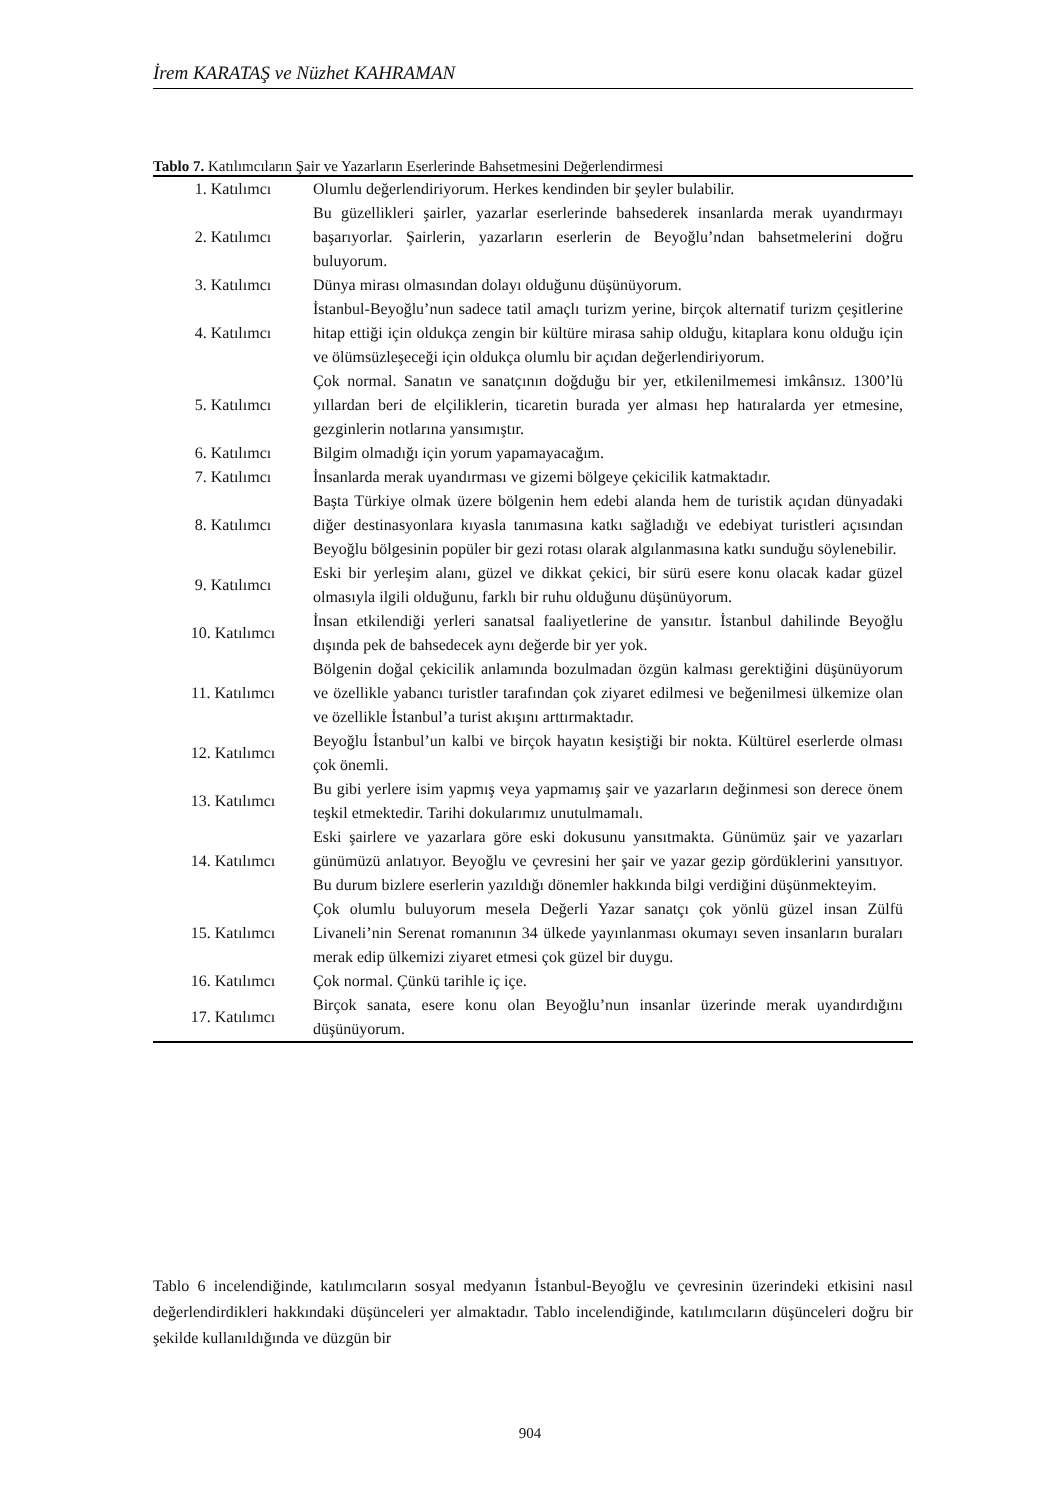İrem KARATAŞ ve Nüzhet KAHRAMAN
Tablo 7. Katılımcıların Şair ve Yazarların Eserlerinde Bahsetmesini Değerlendirmesi
| 1. Katılımcı | Olumlu değerlendiriyorum. Herkes kendinden bir şeyler bulabilir. |
| 2. Katılımcı | Bu güzellikleri şairler, yazarlar eserlerinde bahsederek insanlarda merak uyandırmayı başarıyorlar. Şairlerin, yazarların eserlerin de Beyoğlu’ndan bahsetmelerini doğru buluyorum. |
| 3. Katılımcı | Dünya mirası olmasından dolayı olduğunu düşünüyorum. |
| 4. Katılımcı | İstanbul-Beyoğlu’nun sadece tatil amaçlı turizm yerine, birçok alternatif turizm çeşitlerine hitap ettiği için oldukça zengin bir kültüre mirasa sahip olduğu, kitaplara konu olduğu için ve ölümsüzleşeceği için oldukça olumlu bir açıdan değerlendiriyorum. |
| 5. Katılımcı | Çok normal. Sanatın ve sanatçının doğduğu bir yer, etkilenilmemesi imkânsız. 1300’lü yıllardan beri de elçiliklerin, ticaretin burada yer alması hep hatıralarda yer etmesine, gezginlerin notlarına yansımıştır. |
| 6. Katılımcı | Bilgim olmadığı için yorum yapamayacağım. |
| 7. Katılımcı | İnsanlarda merak uyandırması ve gizemi bölgeye çekicilik katmaktadır. |
| 8. Katılımcı | Başta Türkiye olmak üzere bölgenin hem edebi alanda hem de turistik açıdan dünyadaki diğer destinasyonlara kıyasla tanımasına katkı sağladığı ve edebiyat turistleri açısından Beyoğlu bölgesinin popüler bir gezi rotası olarak algılanmasına katkı sunduğu söylenebilir. |
| 9. Katılımcı | Eski bir yerleşim alanı, güzel ve dikkat çekici, bir sürü esere konu olacak kadar güzel olmasıyla ilgili olduğunu, farklı bir ruhu olduğunu düşünüyorum. |
| 10. Katılımcı | İnsan etkilendiği yerleri sanatsal faaliyetlerine de yansıtır. İstanbul dahilinde Beyoğlu dışında pek de bahsedecek aynı değerde bir yer yok. |
| 11. Katılımcı | Bölgenin doğal çekicilik anlamında bozulmadan özgün kalması gerektiğini düşünüyorum ve özellikle yabancı turistler tarafından çok ziyaret edilmesi ve beğenilmesi ülkemize olan ve özellikle İstanbul’a turist akışını arttırmaktadır. |
| 12. Katılımcı | Beyoğlu İstanbul’un kalbi ve birçok hayatın kesiştiği bir nokta. Kültürel eserlerde olması çok önemli. |
| 13. Katılımcı | Bu gibi yerlere isim yapmış veya yapmamış şair ve yazarların değinmesi son derece önem teşkil etmektedir. Tarihi dokularımız unutulmamalı. |
| 14. Katılımcı | Eski şairlere ve yazarlara göre eski dokusunu yansıtmakta. Günümüz şair ve yazarları günümüzü anlatıyor. Beyoğlu ve çevresini her şair ve yazar gezip gördüklerini yansıtıyor. Bu durum bizlere eserlerin yazıldığı dönemler hakkında bilgi verdiğini düşünmekteyim. |
| 15. Katılımcı | Çok olumlu buluyorum mesela Değerli Yazar sanatçı çok yönlü güzel insan Zülfü Livaneli’nin Serenat romanının 34 ülkede yayınlanması okumayı seven insanların buraları merak edip ülkemizi ziyaret etmesi çok güzel bir duygu. |
| 16. Katılımcı | Çok normal. Çünkü tarihle iç içe. |
| 17. Katılımcı | Birçok sanata, esere konu olan Beyoğlu’nun insanlar üzerinde merak uyandırdığını düşünüyorum. |
Tablo 6 incelendiğinde, katılımcıların sosyal medyanın İstanbul-Beyoğlu ve çevresinin üzerindeki etkisini nasıl değerlendirdikleri hakkındaki düşünceleri yer almaktadır. Tablo incelendiğinde, katılımcıların düşünceleri doğru bir şekilde kullanıldığında ve düzgün bir
904